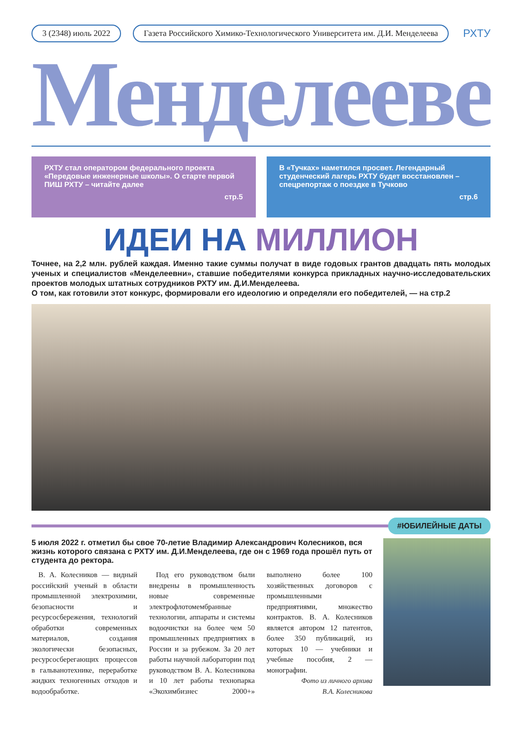3 (2348) июль 2022
Газета Российского Химико-Технологического Университета им. Д.И. Менделеева
РХТУ
Менделеевец
РХТУ стал оператором федерального проекта «Передовые инженерные школы». О старте первой ПИШ РХТУ – читайте далее
стр.5
В «Тучках» наметился просвет. Легендарный студенческий лагерь РХТУ будет восстановлен – спецрепортаж о поездке в Тучково
стр.6
ИДЕИ НА МИЛЛИОН
Точнее, на 2,2 млн. рублей каждая. Именно такие суммы получат в виде годовых грантов двадцать пять молодых ученых и специалистов «Менделеевни», ставшие победителями конкурса прикладных научно-исследовательских проектов молодых штатных сотрудников РХТУ им. Д.И.Менделеева.
О том, как готовили этот конкурс, формировали его идеологию и определяли его победителей, — на стр.2
#ЮБИЛЕЙНЫЕ ДАТЫ
5 июля 2022 г. отметил бы свое 70-летие Владимир Александрович Колесников, вся жизнь которого связана с РХТУ им. Д.И.Менделеева, где он с 1969 года прошёл путь от студента до ректора.
В. А. Колесников — видный российский ученый в области промышленной электрохимии, безопасности и ресурсосбережения, технологий обработки современных материалов, создания экологически безопасных, ресурсосберегающих процессов в гальванотехнике, переработке жидких техногенных отходов и водообработке.
Под его руководством были внедрены в промышленность новые современные электрофлотомембранные технологии, аппараты и системы водоочистки на более чем 50 промышленных предприятиях в России и за рубежом. За 20 лет работы научной лаборатории под руководством В. А. Колесникова и 10 лет работы технопарка «Экохимбизнес 2000+» выполнено более 100 хозяйственных договоров с промышленными предприятиями, множество контрактов. В. А. Колесников является автором 12 патентов, более 350 публикаций, из которых 10 — учебники и учебные пособия, 2 — монографии.
Фото из личного архива
В.А. Колесникова